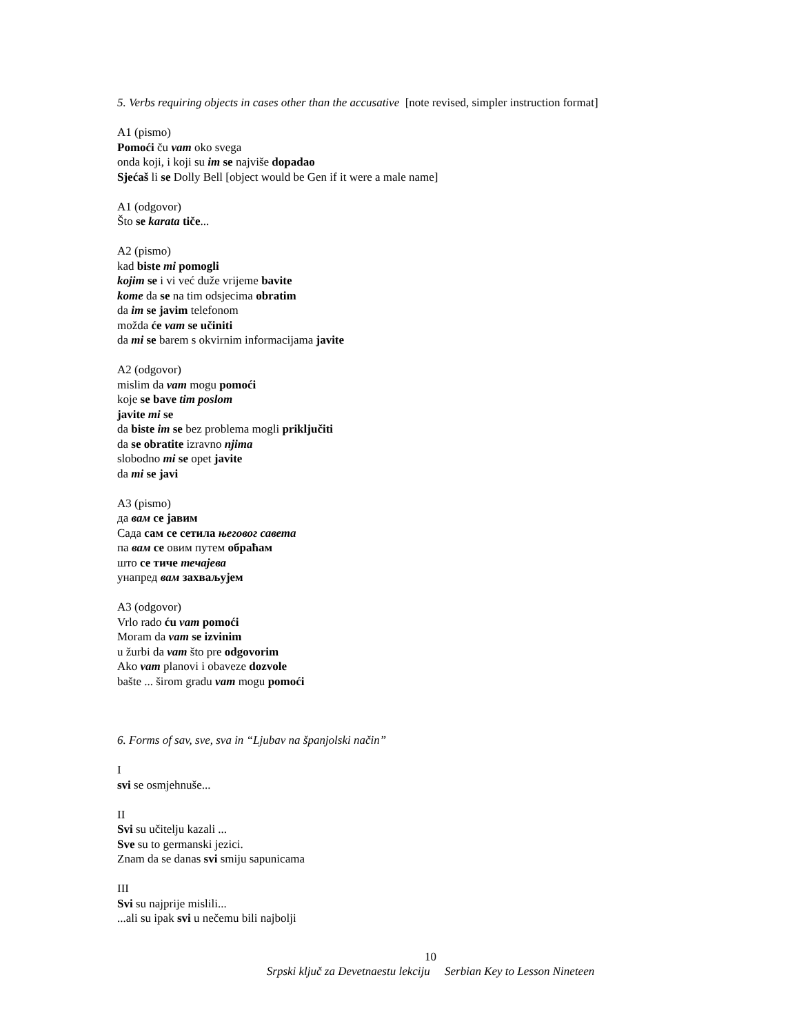5. Verbs requiring objects in cases other than the accusative [note revised, simpler instruction format]
A1 (pismo)
Pomoći ču vam oko svega
onda koji, i koji su im se najviše dopadao
Sjećaš li se Dolly Bell [object would be Gen if it were a male name]
A1 (odgovor)
Što se karata tiče...
A2 (pismo)
kad biste mi pomogli
kojim se i vi već duže vrijeme bavite
kome da se na tim odsjecima obratim
da im se javim telefonom
možda će vam se učiniti
da mi se barem s okvirnim informacijama javite
A2 (odgovor)
mislim da vam mogu pomoći
koje se bave tim poslom
javite mi se
da biste im se bez problema mogli priključiti
da se obratite izravno njima
slobodno mi se opet javite
da mi se javi
A3 (pismo)
да вам се јавим
Сада сам се сетила његовог савета
па вам се овим путем обраћам
што се тиче течајева
унапред вам захваљујем
A3 (odgovor)
Vrlo rado ću vam pomoći
Moram da vam se izvinim
u žurbi da vam što pre odgovorim
Ako vam planovi i obaveze dozvole
bašte ... širom gradu vam mogu pomoći
6. Forms of sav, sve, sva in “Ljubav na španjolski način”
I
svi se osmjehnuše...
II
Svi su učitelju kazali ...
Sve su to germanski jezici.
Znam da se danas svi smiju sapunicama
III
Svi su najprije mislili...
...ali su ipak svi u nečemu bili najbolji
10
Srpski ključ za Devetnaestu lekciju Serbian Key to Lesson Nineteen